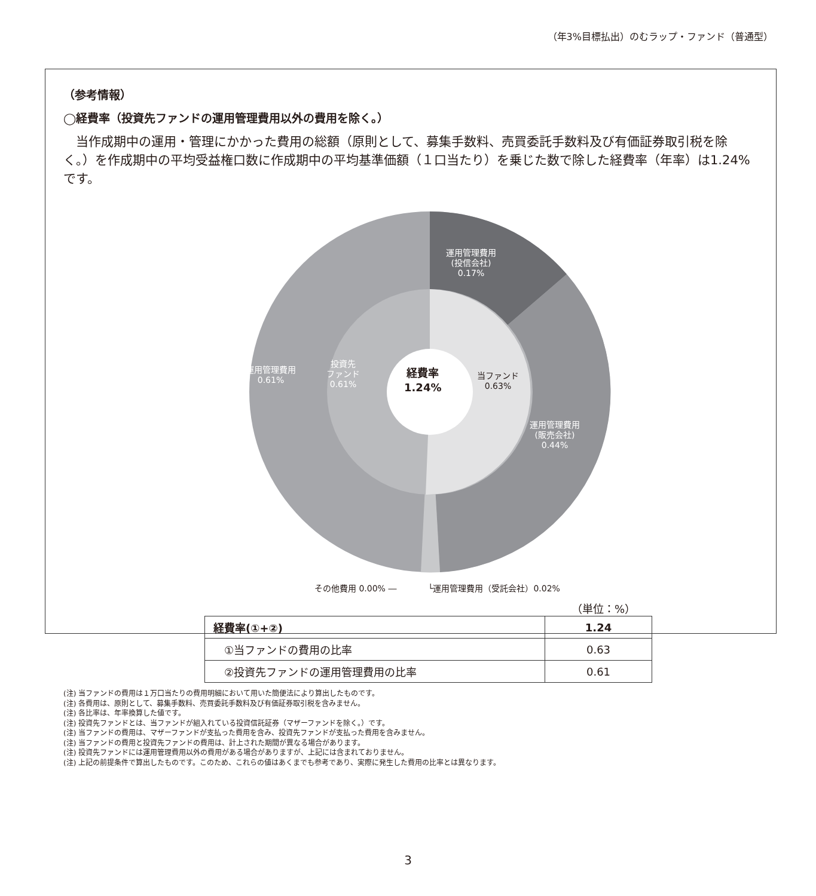（年3%目標払出）のむラップ・ファンド（普通型）
（参考情報）
◯経費率（投資先ファンドの運用管理費用以外の費用を除く。）
当作成期中の運用・管理にかかった費用の総額（原則として、募集手数料、売買委託手数料及び有価証券取引税を除く。）を作成期中の平均受益権口数に作成期中の平均基準価額（１口当たり）を乗じた数で除した経費率（年率）は1.24%です。
運用管理費用
(投信会社)
0.17%
運用管理費用
(販売会社)
0.44%
運用管理費用
0.61%
投資先
ファンド
0.61%
当ファンド
0.63%
経費率
1.24%
その他費用 0.00% ― └運用管理費用（受託会社）0.02%
（単位：%）
| 経費率(①+②) | 1.24 |
| ①当ファンドの費用の比率 | 0.63 |
| ②投資先ファンドの運用管理費用の比率 | 0.61 |
(注) 当ファンドの費用は１万口当たりの費用明細において用いた簡便法により算出したものです。
(注) 各費用は、原則として、募集手数料、売買委託手数料及び有価証券取引税を含みません。
(注) 各比率は、年率換算した値です。
(注) 投資先ファンドとは、当ファンドが組入れている投資信託証券（マザーファンドを除く。）です。
(注) 当ファンドの費用は、マザーファンドが支払った費用を含み、投資先ファンドが支払った費用を含みません。
(注) 当ファンドの費用と投資先ファンドの費用は、計上された期間が異なる場合があります。
(注) 投資先ファンドには運用管理費用以外の費用がある場合がありますが、上記には含まれておりません。
(注) 上記の前提条件で算出したものです。このため、これらの値はあくまでも参考であり、実際に発生した費用の比率とは異なります。
3